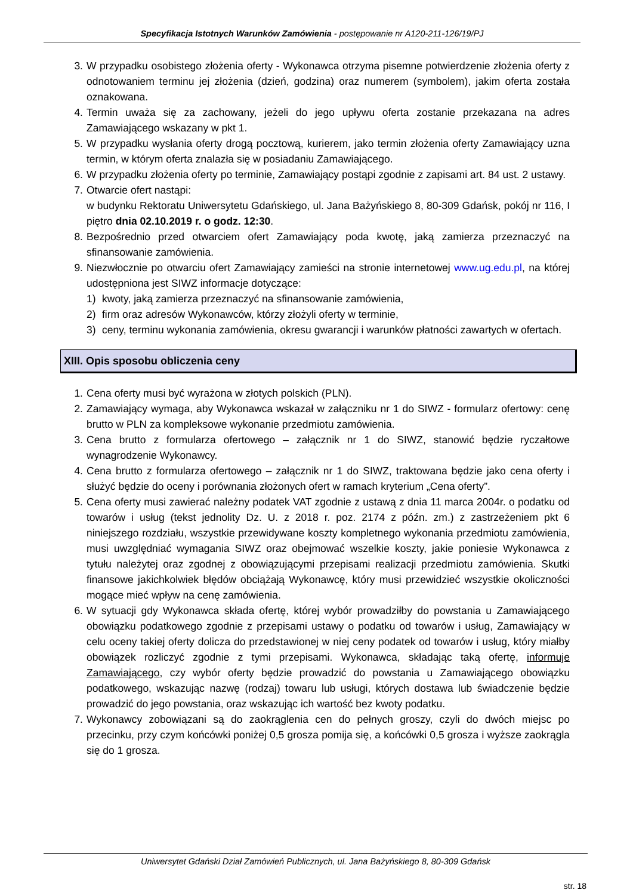Specyfikacja Istotnych Warunków Zamówienia - postępowanie nr A120-211-126/19/PJ
3. W przypadku osobistego złożenia oferty - Wykonawca otrzyma pisemne potwierdzenie złożenia oferty z odnotowaniem terminu jej złożenia (dzień, godzina) oraz numerem (symbolem), jakim oferta została oznakowana.
4. Termin uważa się za zachowany, jeżeli do jego upływu oferta zostanie przekazana na adres Zamawiającego wskazany w pkt 1.
5. W przypadku wysłania oferty drogą pocztową, kurierem, jako termin złożenia oferty Zamawiający uzna termin, w którym oferta znalazła się w posiadaniu Zamawiającego.
6. W przypadku złożenia oferty po terminie, Zamawiający postąpi zgodnie z zapisami art. 84 ust. 2 ustawy.
7. Otwarcie ofert nastąpi:
w budynku Rektoratu Uniwersytetu Gdańskiego, ul. Jana Bażyńskiego 8, 80-309 Gdańsk, pokój nr 116, I piętro dnia 02.10.2019 r. o godz. 12:30.
8. Bezpośrednio przed otwarciem ofert Zamawiający poda kwotę, jaką zamierza przeznaczyć na sfinansowanie zamówienia.
9. Niezwłocznie po otwarciu ofert Zamawiający zamieści na stronie internetowej www.ug.edu.pl, na której udostępniona jest SIWZ informacje dotyczące:
1) kwoty, jaką zamierza przeznaczyć na sfinansowanie zamówienia,
2) firm oraz adresów Wykonawców, którzy złożyli oferty w terminie,
3) ceny, terminu wykonania zamówienia, okresu gwarancji i warunków płatności zawartych w ofertach.
XIII. Opis sposobu obliczenia ceny
1. Cena oferty musi być wyrażona w złotych polskich (PLN).
2. Zamawiający wymaga, aby Wykonawca wskazał w załączniku nr 1 do SIWZ - formularz ofertowy: cenę brutto w PLN za kompleksowe wykonanie przedmiotu zamówienia.
3. Cena brutto z formularza ofertowego – załącznik nr 1 do SIWZ, stanowić będzie ryczałtowe wynagrodzenie Wykonawcy.
4. Cena brutto z formularza ofertowego – załącznik nr 1 do SIWZ, traktowana będzie jako cena oferty i służyć będzie do oceny i porównania złożonych ofert w ramach kryterium „Cena oferty”.
5. Cena oferty musi zawierać należny podatek VAT zgodnie z ustawą z dnia 11 marca 2004r. o podatku od towarów i usług (tekst jednolity Dz. U. z 2018 r. poz. 2174 z późn. zm.) z zastrzeżeniem pkt 6 niniejszego rozdziału, wszystkie przewidywane koszty kompletnego wykonania przedmiotu zamówienia, musi uwzględniać wymagania SIWZ oraz obejmować wszelkie koszty, jakie poniesie Wykonawca z tytułu należytej oraz zgodnej z obowiązującymi przepisami realizacji przedmiotu zamówienia. Skutki finansowe jakichkolwiek błędów obciążają Wykonawcę, który musi przewidzieć wszystkie okoliczności mogące mieć wpływ na cenę zamówienia.
6. W sytuacji gdy Wykonawca składa ofertę, której wybór prowadziłby do powstania u Zamawiającego obowiązku podatkowego zgodnie z przepisami ustawy o podatku od towarów i usług, Zamawiający w celu oceny takiej oferty dolicza do przedstawionej w niej ceny podatek od towarów i usług, który miałby obowiązek rozliczyć zgodnie z tymi przepisami. Wykonawca, składając taką ofertę, informuje Zamawiającego, czy wybór oferty będzie prowadzić do powstania u Zamawiającego obowiązku podatkowego, wskazując nazwę (rodzaj) towaru lub usługi, których dostawa lub świadczenie będzie prowadzić do jego powstania, oraz wskazując ich wartość bez kwoty podatku.
7. Wykonawcy zobowiązani są do zaokrąglenia cen do pełnych groszy, czyli do dwóch miejsc po przecinku, przy czym końcówki poniżej 0,5 grosza pomija się, a końcówki 0,5 grosza i wyższe zaokrągla się do 1 grosza.
Uniwersytet Gdański Dział Zamówień Publicznych, ul. Jana Bażyńskiego 8, 80-309 Gdańsk
str. 18